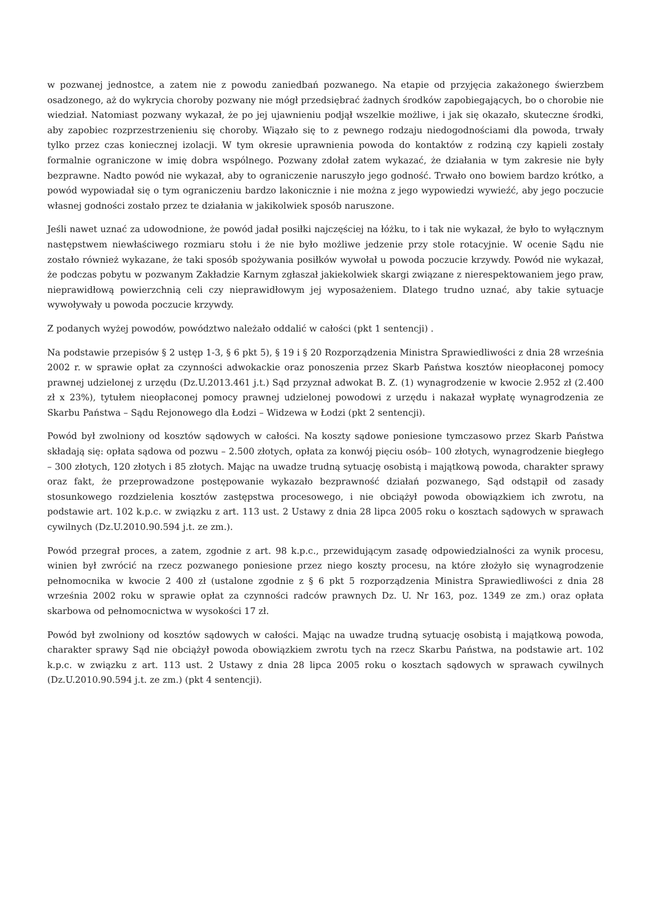w pozwanej jednostce, a zatem nie z powodu zaniedbań pozwanego. Na etapie od przyjęcia zakażonego świerzbem osadzonego, aż do wykrycia choroby pozwany nie mógł przedsiębrać żadnych środków zapobiegających, bo o chorobie nie wiedział. Natomiast pozwany wykazał, że po jej ujawnieniu podjął wszelkie możliwe, i jak się okazało, skuteczne środki, aby zapobiec rozprzestrzenieniu się choroby. Wiązało się to z pewnego rodzaju niedogodnościami dla powoda, trwały tylko przez czas koniecznej izolacji. W tym okresie uprawnienia powoda do kontaktów z rodziną czy kąpieli zostały formalnie ograniczone w imię dobra wspólnego. Pozwany zdołał zatem wykazać, że działania w tym zakresie nie były bezprawne. Nadto powód nie wykazał, aby to ograniczenie naruszyło jego godność. Trwało ono bowiem bardzo krótko, a powód wypowiadał się o tym ograniczeniu bardzo lakonicznie i nie można z jego wypowiedzi wywieźć, aby jego poczucie własnej godności zostało przez te działania w jakikolwiek sposób naruszone.
Jeśli nawet uznać za udowodnione, że powód jadał posiłki najczęściej na łóżku, to i tak nie wykazał, że było to wyłącznym następstwem niewłaściwego rozmiaru stołu i że nie było możliwe jedzenie przy stole rotacyjnie. W ocenie Sądu nie zostało również wykazane, że taki sposób spożywania posiłków wywołał u powoda poczucie krzywdy. Powód nie wykazał, że podczas pobytu w pozwanym Zakładzie Karnym zgłaszał jakiekolwiek skargi związane z nierespektowaniem jego praw, nieprawidłową powierzchnią celi czy nieprawidłowym jej wyposażeniem. Dlatego trudno uznać, aby takie sytuacje wywoływały u powoda poczucie krzywdy.
Z podanych wyżej powodów, powództwo należało oddalić w całości (pkt 1 sentencji) .
Na podstawie przepisów § 2 ustęp 1-3, § 6 pkt 5), § 19 i § 20 Rozporządzenia Ministra Sprawiedliwości z dnia 28 września 2002 r. w sprawie opłat za czynności adwokackie oraz ponoszenia przez Skarb Państwa kosztów nieopłaconej pomocy prawnej udzielonej z urzędu (Dz.U.2013.461 j.t.) Sąd przyznał adwokat B. Z. (1) wynagrodzenie w kwocie 2.952 zł (2.400 zł x 23%), tytułem nieopłaconej pomocy prawnej udzielonej powodowi z urzędu i nakazał wypłatę wynagrodzenia ze Skarbu Państwa – Sądu Rejonowego dla Łodzi – Widzewa w Łodzi (pkt 2 sentencji).
Powód był zwolniony od kosztów sądowych w całości. Na koszty sądowe poniesione tymczasowo przez Skarb Państwa składają się: opłata sądowa od pozwu – 2.500 złotych, opłata za konwój pięciu osób– 100 złotych, wynagrodzenie biegłego – 300 złotych, 120 złotych i 85 złotych. Mając na uwadze trudną sytuację osobistą i majątkową powoda, charakter sprawy oraz fakt, że przeprowadzone postępowanie wykazało bezprawność działań pozwanego, Sąd odstąpił od zasady stosunkowego rozdzielenia kosztów zastępstwa procesowego, i nie obciążył powoda obowiązkiem ich zwrotu, na podstawie art. 102 k.p.c. w związku z art. 113 ust. 2 Ustawy z dnia 28 lipca 2005 roku o kosztach sądowych w sprawach cywilnych (Dz.U.2010.90.594 j.t. ze zm.).
Powód przegrał proces, a zatem, zgodnie z art. 98 k.p.c., przewidującym zasadę odpowiedzialności za wynik procesu, winien był zwrócić na rzecz pozwanego poniesione przez niego koszty procesu, na które złożyło się wynagrodzenie pełnomocnika w kwocie 2 400 zł (ustalone zgodnie z § 6 pkt 5 rozporządzenia Ministra Sprawiedliwości z dnia 28 września 2002 roku w sprawie opłat za czynności radców prawnych Dz. U. Nr 163, poz. 1349 ze zm.) oraz opłata skarbowa od pełnomocnictwa w wysokości 17 zł.
Powód był zwolniony od kosztów sądowych w całości. Mając na uwadze trudną sytuację osobistą i majątkową powoda, charakter sprawy Sąd nie obciążył powoda obowiązkiem zwrotu tych na rzecz Skarbu Państwa, na podstawie art. 102 k.p.c. w związku z art. 113 ust. 2 Ustawy z dnia 28 lipca 2005 roku o kosztach sądowych w sprawach cywilnych (Dz.U.2010.90.594 j.t. ze zm.) (pkt 4 sentencji).